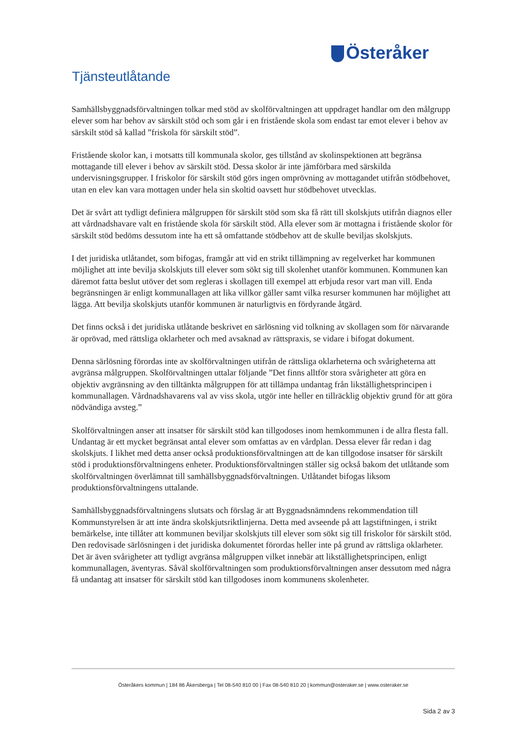Österåker
Tjänsteutlåtande
Samhällsbyggnadsförvaltningen tolkar med stöd av skolförvaltningen att uppdraget handlar om den målgrupp elever som har behov av särskilt stöd och som går i en fristående skola som endast tar emot elever i behov av särskilt stöd så kallad ”friskola för särskilt stöd”.
Fristående skolor kan, i motsatts till kommunala skolor, ges tillstånd av skolinspektionen att begränsa mottagande till elever i behov av särskilt stöd. Dessa skolor är inte jämförbara med särskilda undervisningsgrupper. I friskolor för särskilt stöd görs ingen omprövning av mottagandet utifrån stödbehovet, utan en elev kan vara mottagen under hela sin skoltid oavsett hur stödbehovet utvecklas.
Det är svårt att tydligt definiera målgruppen för särskilt stöd som ska få rätt till skolskjuts utifrån diagnos eller att vårdnadshavare valt en fristående skola för särskilt stöd. Alla elever som är mottagna i fristående skolor för särskilt stöd bedöms dessutom inte ha ett så omfattande stödbehov att de skulle beviljas skolskjuts.
I det juridiska utlåtandet, som bifogas, framgår att vid en strikt tillämpning av regelverket har kommunen möjlighet att inte bevilja skolskjuts till elever som sökt sig till skolenhet utanför kommunen. Kommunen kan däremot fatta beslut utöver det som regleras i skollagen till exempel att erbjuda resor vart man vill. Enda begränsningen är enligt kommunallagen att lika villkor gäller samt vilka resurser kommunen har möjlighet att lägga. Att bevilja skolskjuts utanför kommunen är naturligtvis en fördyrande åtgärd.
Det finns också i det juridiska utlåtande beskrivet en särlösning vid tolkning av skollagen som för närvarande är oprövad, med rättsliga oklarheter och med avsaknad av rättspraxis, se vidare i bifogat dokument.
Denna särlösning förordas inte av skolförvaltningen utifrån de rättsliga oklarheterna och svårigheterna att avgränsa målgruppen. Skolförvaltningen uttalar följande ”Det finns alltför stora svårigheter att göra en objektiv avgränsning av den tilltänkta målgruppen för att tillämpa undantag från likställighetsprincipen i kommunallagen. Vårdnadshavarens val av viss skola, utgör inte heller en tillräcklig objektiv grund för att göra nödvändiga avsteg.”
Skolförvaltningen anser att insatser för särskilt stöd kan tillgodoses inom hemkommunen i de allra flesta fall. Undantag är ett mycket begränsat antal elever som omfattas av en vårdplan. Dessa elever får redan i dag skolskjuts. I likhet med detta anser också produktionsförvaltningen att de kan tillgodose insatser för särskilt stöd i produktionsförvaltningens enheter. Produktionsförvaltningen ställer sig också bakom det utlåtande som skolförvaltningen överlämnat till samhällsbyggnadsförvaltningen. Utlåtandet bifogas liksom produktionsförvaltningens uttalande.
Samhällsbyggnadsförvaltningens slutsats och förslag är att Byggnadsnämndens rekommendation till Kommunstyrelsen är att inte ändra skolskjutsriktlinjerna. Detta med avseende på att lagstiftningen, i strikt bemärkelse, inte tillåter att kommunen beviljar skolskjuts till elever som sökt sig till friskolor för särskilt stöd. Den redovisade särlösningen i det juridiska dokumentet förordas heller inte på grund av rättsliga oklarheter. Det är även svårigheter att tydligt avgränsa målgruppen vilket innebär att likställighetsprincipen, enligt kommunallagen, äventyras. Såväl skolförvaltningen som produktionsförvaltningen anser dessutom med några få undantag att insatser för särskilt stöd kan tillgodoses inom kommunens skolenheter.
Österåkers kommun | 184 86 Åkersberga | Tel 08-540 810 00 | Fax 08-540 810 20 | kommun@osteraker.se | www.osteraker.se
Sida 2 av 3